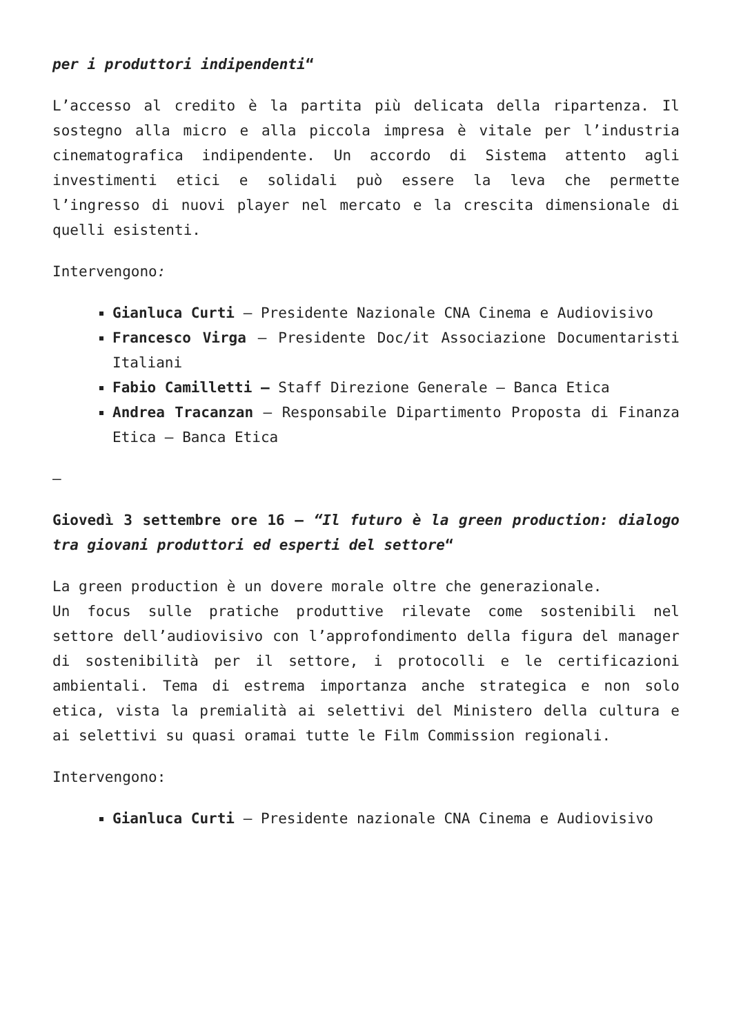per i produttori indipendenti“
L’accesso al credito è la partita più delicata della ripartenza. Il sostegno alla micro e alla piccola impresa è vitale per l’industria cinematografica indipendente. Un accordo di Sistema attento agli investimenti etici e solidali può essere la leva che permette l’ingresso di nuovi player nel mercato e la crescita dimensionale di quelli esistenti.
Intervengono:
Gianluca Curti – Presidente Nazionale CNA Cinema e Audiovisivo
Francesco Virga – Presidente Doc/it Associazione Documentaristi Italiani
Fabio Camilletti – Staff Direzione Generale – Banca Etica
Andrea Tracanzan – Responsabile Dipartimento Proposta di Finanza Etica – Banca Etica
–
Giovedì 3 settembre ore 16 – “Il futuro è la green production: dialogo tra giovani produttori ed esperti del settore“
La green production è un dovere morale oltre che generazionale.
Un focus sulle pratiche produttive rilevate come sostenibili nel settore dell’audiovisivo con l’approfondimento della figura del manager di sostenibilità per il settore, i protocolli e le certificazioni ambientali. Tema di estrema importanza anche strategica e non solo etica, vista la premialità ai selettivi del Ministero della cultura e ai selettivi su quasi oramai tutte le Film Commission regionali.
Intervengono:
Gianluca Curti – Presidente nazionale CNA Cinema e Audiovisivo